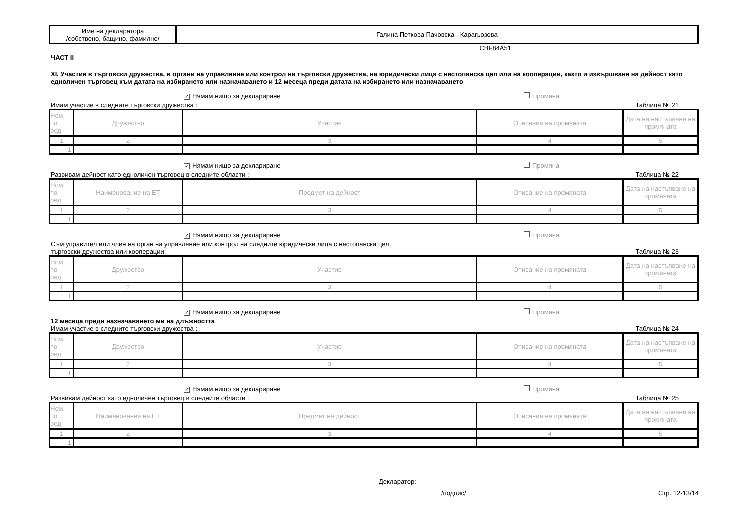| Име на декларатора /собствено, бащино, фамилно/ | Галина Петкова Пачовска - Карагьозова |
CBF84A51
ЧАСТ II
XI. Участие в търговски дружества, в органи на управление или контрол на търговски дружества, на юридически лица с нестопанска цел или на кооперации, както и извършване на дейност като едноличен търговец към датата на избирането или назначаването и 12 месеца преди датата на избирането или назначаването
✓ Нямам нищо за деклариране Промяна
Имам участие в следните търговски дружества : Таблица № 21
| Ном. по ред | Дружество | Участие | Описание на промяната | Дата на настъпване на промяната |
| --- | --- | --- | --- | --- |
| 1 | 2 | 3 | 4 | 5 |
| 1. | | | | |
✓ Нямам нищо за деклариране Промяна
Развивам дейност като едноличен търговец в следните области : Таблица № 22
| Ном. по ред | Наименование на ЕТ | Предмет на дейност | Описание на промяната | Дата на настъпване на промяната |
| --- | --- | --- | --- | --- |
| 1 | 2 | 3 | 4 | 5 |
| 1. | | | | |
✓ Нямам нищо за деклариране Промяна
Съм управител или член на орган на управление или контрол на следните юридически лица с нестопанска цел,
търговски дружества или кооперации: Таблица № 23
| Ном. по ред | Дружество | Участие | Описание на промяната | Дата на настъпване на промяната |
| --- | --- | --- | --- | --- |
| 1 | 2 | 3 | 4 | 5 |
| 1. | | | | |
✓ Нямам нищо за деклариране Промяна
12 месеца преди назначаването ми на длъжността
Имам участие в следните търговски дружества : Таблица № 24
| Ном. по ред | Дружество | Участие | Описание на промяната | Дата на настъпване на промяната |
| --- | --- | --- | --- | --- |
| 1 | 2 | 3 | 4 | 5 |
| 1. | | | | |
✓ Нямам нищо за деклариране Промяна
Развивам дейност като едноличен търговец в следните области : Таблица № 25
| Ном. по ред | Наименование на ЕТ | Предмет на дейност | Описание на промяната | Дата на настъпване на промяната |
| --- | --- | --- | --- | --- |
| 1 | 2 | 3 | 4 | 5 |
| 1. | | | | |
Декларатор:
/подпис/ Стр. 12-13/14